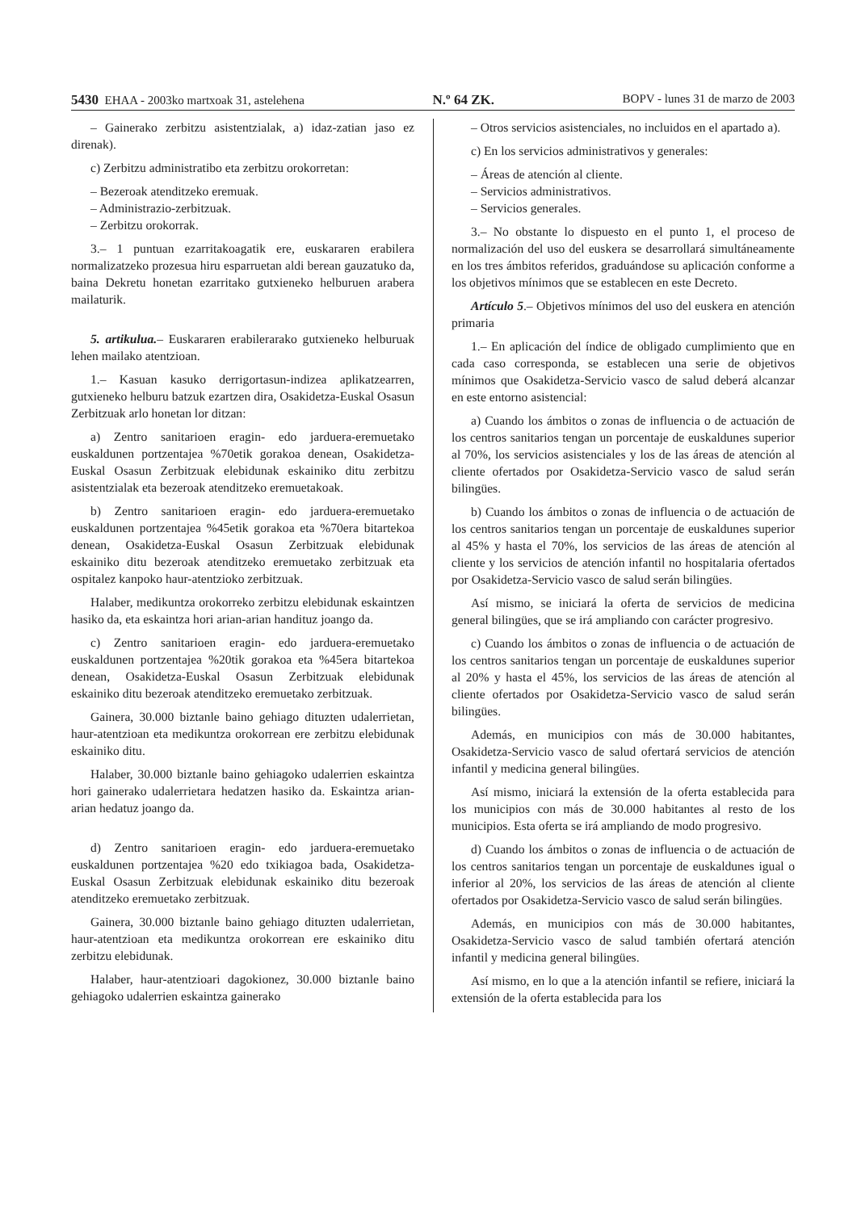5430 EHAA - 2003ko martxoak 31, astelehena N.º 64 ZK. BOPV - lunes 31 de marzo de 2003
– Gainerako zerbitzu asistentzialak, a) idaz-zatian jaso ez direnak).
c) Zerbitzu administratibo eta zerbitzu orokorretan:
– Bezeroak atenditzeko eremuak.
– Administrazio-zerbitzuak.
– Zerbitzu orokorrak.
3.– 1 puntuan ezarritakoagatik ere, euskararen erabilera normalizatzeko prozesua hiru esparruetan aldi berean gauzatuko da, baina Dekretu honetan ezarritako gutxieneko helburuen arabera mailaturik.
5. artikulua.– Euskararen erabilerarako gutxieneko helburuak lehen mailako atentzioan.
1.– Kasuan kasuko derrigortasun-indizea aplikatzearren, gutxieneko helburu batzuk ezartzen dira, Osakidetza-Euskal Osasun Zerbitzuak arlo honetan lor ditzan:
a) Zentro sanitarioen eragin- edo jarduera-eremuetako euskaldunen portzentajea %70etik gorakoa denean, Osakidetza-Euskal Osasun Zerbitzuak elebidunak eskainiko ditu zerbitzu asistentzialak eta bezeroak atenditzeko eremuetakoak.
b) Zentro sanitarioen eragin- edo jarduera-eremuetako euskaldunen portzentajea %45etik gorakoa eta %70era bitartekoa denean, Osakidetza-Euskal Osasun Zerbitzuak elebidunak eskainiko ditu bezeroak atenditzeko eremuetako zerbitzuak eta ospitalez kanpoko haur-atentzioko zerbitzuak.
Halaber, medikuntza orokorreko zerbitzu elebidunak eskaintzen hasiko da, eta eskaintza hori arian-arian handituz joango da.
c) Zentro sanitarioen eragin- edo jarduera-eremuetako euskaldunen portzentajea %20tik gorakoa eta %45era bitartekoa denean, Osakidetza-Euskal Osasun Zerbitzuak elebidunak eskainiko ditu bezeroak atenditzeko eremuetako zerbitzuak.
Gainera, 30.000 biztanle baino gehiago dituzten udalerrietan, haur-atentzioan eta medikuntza orokorrean ere zerbitzu elebidunak eskainiko ditu.
Halaber, 30.000 biztanle baino gehiagoko udalerrien eskaintza hori gainerako udalerrietara hedatzen hasiko da. Eskaintza arian-arian hedatuz joango da.
d) Zentro sanitarioen eragin- edo jarduera-eremuetako euskaldunen portzentajea %20 edo txikiagoa bada, Osakidetza-Euskal Osasun Zerbitzuak elebidunak eskainiko ditu bezeroak atenditzeko eremuetako zerbitzuak.
Gainera, 30.000 biztanle baino gehiago dituzten udalerrietan, haur-atentzioan eta medikuntza orokorrean ere eskainiko ditu zerbitzu elebidunak.
Halaber, haur-atentzioari dagokionez, 30.000 biztanle baino gehiagoko udalerrien eskaintza gainerako
– Otros servicios asistenciales, no incluidos en el apartado a).
c) En los servicios administrativos y generales:
– Áreas de atención al cliente.
– Servicios administrativos.
– Servicios generales.
3.– No obstante lo dispuesto en el punto 1, el proceso de normalización del uso del euskera se desarrollará simultáneamente en los tres ámbitos referidos, graduándose su aplicación conforme a los objetivos mínimos que se establecen en este Decreto.
Artículo 5.– Objetivos mínimos del uso del euskera en atención primaria
1.– En aplicación del índice de obligado cumplimiento que en cada caso corresponda, se establecen una serie de objetivos mínimos que Osakidetza-Servicio vasco de salud deberá alcanzar en este entorno asistencial:
a) Cuando los ámbitos o zonas de influencia o de actuación de los centros sanitarios tengan un porcentaje de euskaldunes superior al 70%, los servicios asistenciales y los de las áreas de atención al cliente ofertados por Osakidetza-Servicio vasco de salud serán bilingües.
b) Cuando los ámbitos o zonas de influencia o de actuación de los centros sanitarios tengan un porcentaje de euskaldunes superior al 45% y hasta el 70%, los servicios de las áreas de atención al cliente y los servicios de atención infantil no hospitalaria ofertados por Osakidetza-Servicio vasco de salud serán bilingües.
Así mismo, se iniciará la oferta de servicios de medicina general bilingües, que se irá ampliando con carácter progresivo.
c) Cuando los ámbitos o zonas de influencia o de actuación de los centros sanitarios tengan un porcentaje de euskaldunes superior al 20% y hasta el 45%, los servicios de las áreas de atención al cliente ofertados por Osakidetza-Servicio vasco de salud serán bilingües.
Además, en municipios con más de 30.000 habitantes, Osakidetza-Servicio vasco de salud ofertará servicios de atención infantil y medicina general bilingües.
Así mismo, iniciará la extensión de la oferta establecida para los municipios con más de 30.000 habitantes al resto de los municipios. Esta oferta se irá ampliando de modo progresivo.
d) Cuando los ámbitos o zonas de influencia o de actuación de los centros sanitarios tengan un porcentaje de euskaldunes igual o inferior al 20%, los servicios de las áreas de atención al cliente ofertados por Osakidetza-Servicio vasco de salud serán bilingües.
Además, en municipios con más de 30.000 habitantes, Osakidetza-Servicio vasco de salud también ofertará atención infantil y medicina general bilingües.
Así mismo, en lo que a la atención infantil se refiere, iniciará la extensión de la oferta establecida para los